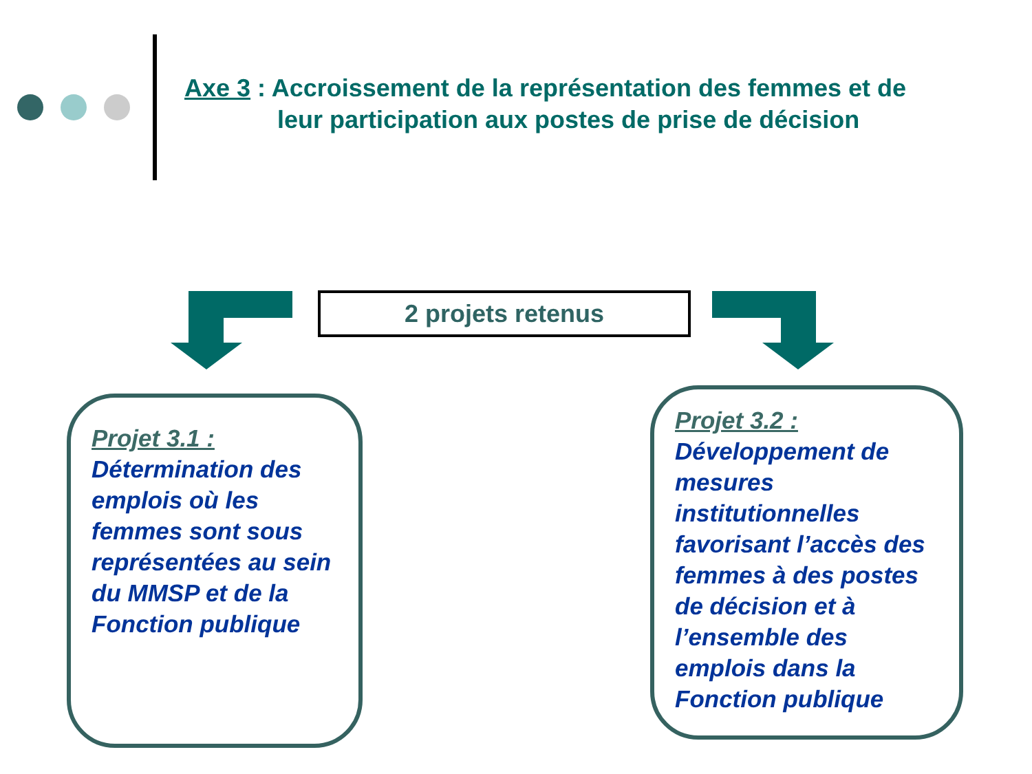Axe 3 : Accroissement de la représentation des femmes et de
leur participation aux postes de prise de décision
2 projets retenus
Projet 3.1 :
Détermination des emplois où les femmes sont sous représentées au sein du MMSP et de la Fonction publique
Projet 3.2 :
Développement de mesures institutionnelles favorisant l’accès des femmes à des postes de décision et à l’ensemble des emplois dans la Fonction publique